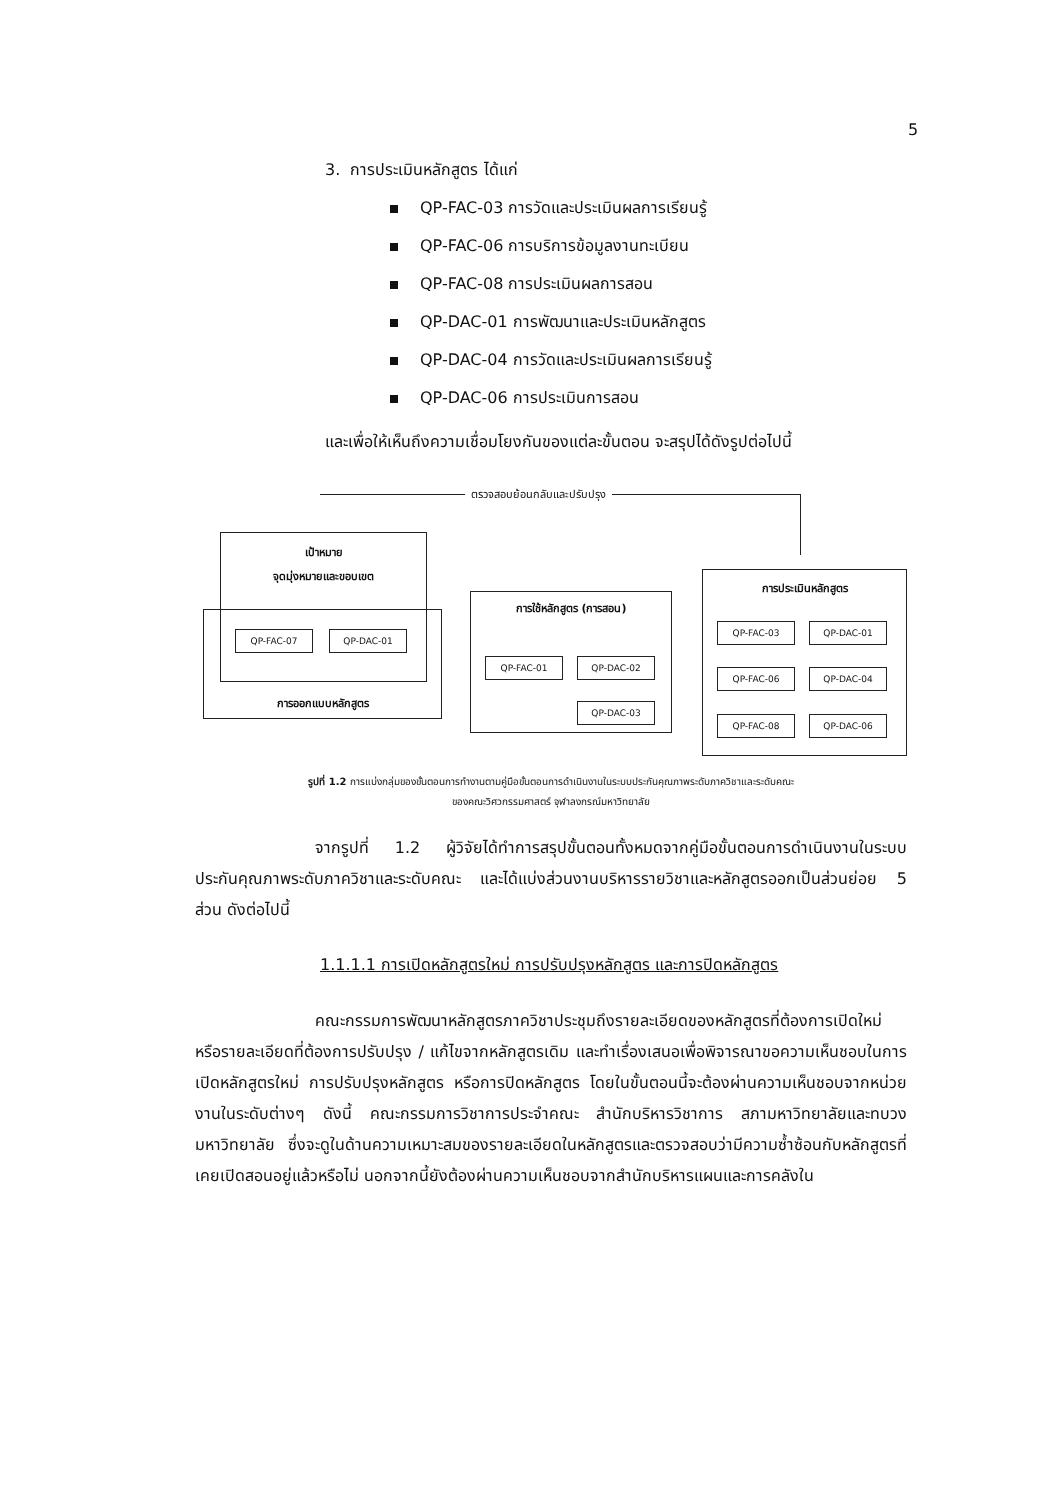5
3. การประเมินหลักสูตร ได้แก่
QP-FAC-03 การวัดและประเมินผลการเรียนรู้
QP-FAC-06 การบริการข้อมูลงานทะเบียน
QP-FAC-08 การประเมินผลการสอน
QP-DAC-01 การพัฒนาและประเมินหลักสูตร
QP-DAC-04 การวัดและประเมินผลการเรียนรู้
QP-DAC-06 การประเมินการสอน
และเพื่อให้เห็นถึงความเชื่อมโยงกันของแต่ละขั้นตอน จะสรุปได้ดังรูปต่อไปนี้
ตรวจสอบย้อนกลับและปรับปรุง
เป้าหมาย
จุดมุ่งหมายและขอบเขต
การออกแบบหลักสูตร
QP-FAC-07 QP-DAC-01
การใช้หลักสูตร (การสอน)
QP-FAC-01 QP-DAC-02
QP-DAC-03
การประเมินหลักสูตร
QP-FAC-03 QP-DAC-01
QP-FAC-06 QP-DAC-04
QP-FAC-08 QP-DAC-06
รูปที่ 1.2 การแบ่งกลุ่มของขั้นตอนการทำงานตามคู่มือขั้นตอนการดำเนินงานในระบบประกันคุณภาพระดับภาควิชาและระดับคณะ
ของคณะวิศวกรรมศาสตร์ จุฬาลงกรณ์มหาวิทยาลัย
จากรูปที่ 1.2 ผู้วิจัยได้ทำการสรุปขั้นตอนทั้งหมดจากคู่มือขั้นตอนการดำเนินงานในระบบประกันคุณภาพระดับภาควิชาและระดับคณะ และได้แบ่งส่วนงานบริหารรายวิชาและหลักสูตรออกเป็นส่วนย่อย 5 ส่วน ดังต่อไปนี้
1.1.1.1 การเปิดหลักสูตรใหม่ การปรับปรุงหลักสูตร และการปิดหลักสูตร
คณะกรรมการพัฒนาหลักสูตรภาควิชาประชุมถึงรายละเอียดของหลักสูตรที่ต้องการเปิดใหม่ หรือรายละเอียดที่ต้องการปรับปรุง / แก้ไขจากหลักสูตรเดิม และทำเรื่องเสนอเพื่อพิจารณาขอความเห็นชอบในการเปิดหลักสูตรใหม่ การปรับปรุงหลักสูตร หรือการปิดหลักสูตร โดยในขั้นตอนนี้จะต้องผ่านความเห็นชอบจากหน่วยงานในระดับต่างๆ ดังนี้ คณะกรรมการวิชาการประจำคณะ สำนักบริหารวิชาการ สภามหาวิทยาลัยและทบวงมหาวิทยาลัย ซึ่งจะดูในด้านความเหมาะสมของรายละเอียดในหลักสูตรและตรวจสอบว่ามีความซ้ำซ้อนกับหลักสูตรที่เคยเปิดสอนอยู่แล้วหรือไม่ นอกจากนี้ยังต้องผ่านความเห็นชอบจากสำนักบริหารแผนและการคลังใน